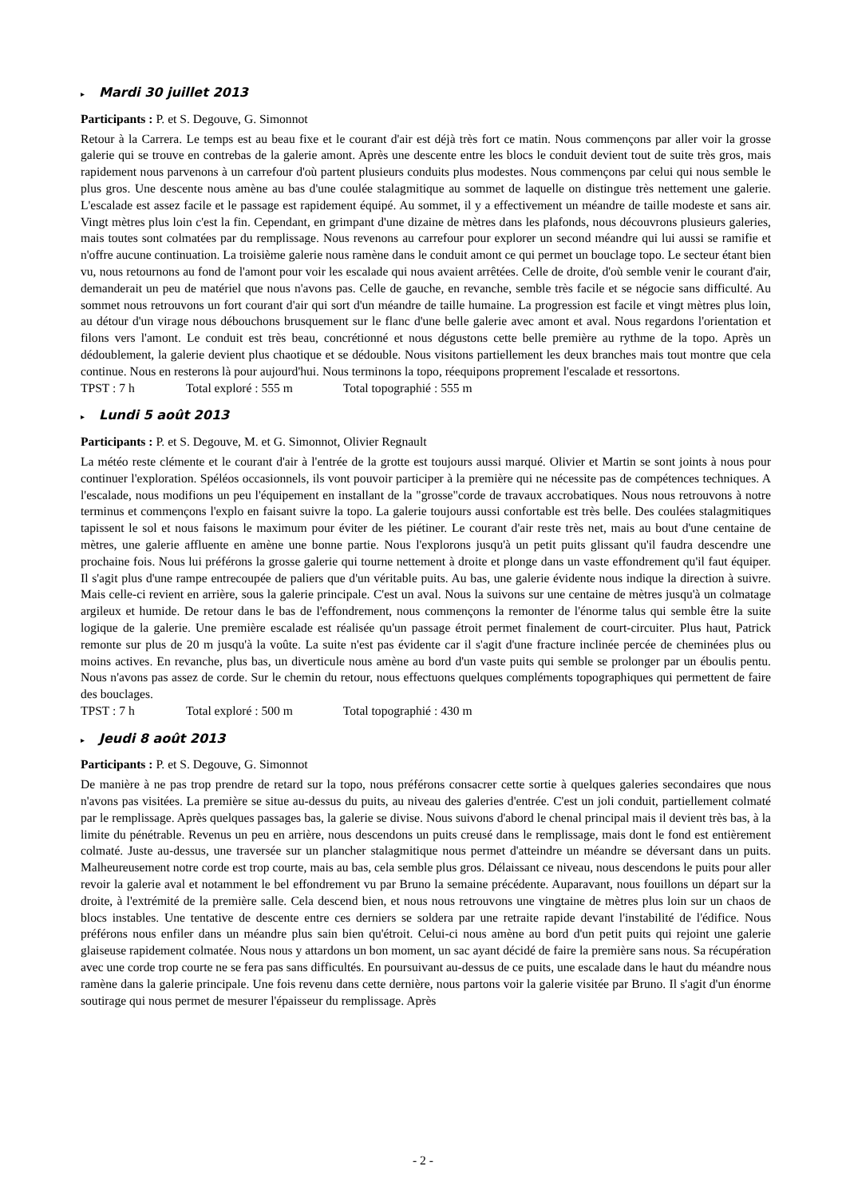▸ Mardi 30 juillet 2013
Participants : P. et S. Degouve, G. Simonnot
Retour à la Carrera. Le temps est au beau fixe et le courant d'air est déjà très fort ce matin. Nous commençons par aller voir la grosse galerie qui se trouve en contrebas de la galerie amont. Après une descente entre les blocs le conduit devient tout de suite très gros, mais rapidement nous parvenons à un carrefour d'où partent plusieurs conduits plus modestes. Nous commençons par celui qui nous semble le plus gros. Une descente nous amène au bas d'une coulée stalagmitique au sommet de laquelle on distingue très nettement une galerie. L'escalade est assez facile et le passage est rapidement équipé. Au sommet, il y a effectivement un méandre de taille modeste et sans air. Vingt mètres plus loin c'est la fin. Cependant, en grimpant d'une dizaine de mètres dans les plafonds, nous découvrons plusieurs galeries, mais toutes sont colmatées par du remplissage. Nous revenons au carrefour pour explorer un second méandre qui lui aussi se ramifie et n'offre aucune continuation. La troisième galerie nous ramène dans le conduit amont ce qui permet un bouclage topo. Le secteur étant bien vu, nous retournons au fond de l'amont pour voir les escalade qui nous avaient arrêtées. Celle de droite, d'où semble venir le courant d'air, demanderait un peu de matériel que nous n'avons pas. Celle de gauche, en revanche, semble très facile et se négocie sans difficulté. Au sommet nous retrouvons un fort courant d'air qui sort d'un méandre de taille humaine. La progression est facile et vingt mètres plus loin, au détour d'un virage nous débouchons brusquement sur le flanc d'une belle galerie avec amont et aval. Nous regardons l'orientation et filons vers l'amont. Le conduit est très beau, concrétionné et nous dégustons cette belle première au rythme de la topo. Après un dédoublement, la galerie devient plus chaotique et se dédouble. Nous visitons partiellement les deux branches mais tout montre que cela continue. Nous en resterons là pour aujourd'hui. Nous terminons la topo, réequipons proprement l'escalade et ressortons.
TPST : 7 h Total exploré : 555 m Total topographié : 555 m
▸ Lundi 5 août 2013
Participants : P. et S. Degouve, M. et G. Simonnot, Olivier Regnault
La météo reste clémente et le courant d'air à l'entrée de la grotte est toujours aussi marqué. Olivier et Martin se sont joints à nous pour continuer l'exploration. Spéléos occasionnels, ils vont pouvoir participer à la première qui ne nécessite pas de compétences techniques. A l'escalade, nous modifions un peu l'équipement en installant de la "grosse"corde de travaux accrobatiques. Nous nous retrouvons à notre terminus et commençons l'explo en faisant suivre la topo. La galerie toujours aussi confortable est très belle. Des coulées stalagmitiques tapissent le sol et nous faisons le maximum pour éviter de les piétiner. Le courant d'air reste très net, mais au bout d'une centaine de mètres, une galerie affluente en amène une bonne partie. Nous l'explorons jusqu'à un petit puits glissant qu'il faudra descendre une prochaine fois. Nous lui préférons la grosse galerie qui tourne nettement à droite et plonge dans un vaste effondrement qu'il faut équiper. Il s'agit plus d'une rampe entrecoupée de paliers que d'un véritable puits. Au bas, une galerie évidente nous indique la direction à suivre. Mais celle-ci revient en arrière, sous la galerie principale. C'est un aval. Nous la suivons sur une centaine de mètres jusqu'à un colmatage argileux et humide. De retour dans le bas de l'effondrement, nous commençons la remonter de l'énorme talus qui semble être la suite logique de la galerie. Une première escalade est réalisée qu'un passage étroit permet finalement de court-circuiter. Plus haut, Patrick remonte sur plus de 20 m jusqu'à la voûte. La suite n'est pas évidente car il s'agit d'une fracture inclinée percée de cheminées plus ou moins actives. En revanche, plus bas, un diverticule nous amène au bord d'un vaste puits qui semble se prolonger par un éboulis pentu. Nous n'avons pas assez de corde. Sur le chemin du retour, nous effectuons quelques compléments topographiques qui permettent de faire des bouclages.
TPST : 7 h Total exploré : 500 m Total topographié : 430 m
▸ Jeudi 8 août 2013
Participants : P. et S. Degouve, G. Simonnot
De manière à ne pas trop prendre de retard sur la topo, nous préférons consacrer cette sortie à quelques galeries secondaires que nous n'avons pas visitées. La première se situe au-dessus du puits, au niveau des galeries d'entrée. C'est un joli conduit, partiellement colmaté par le remplissage. Après quelques passages bas, la galerie se divise. Nous suivons d'abord le chenal principal mais il devient très bas, à la limite du pénétrable. Revenus un peu en arrière, nous descendons un puits creusé dans le remplissage, mais dont le fond est entièrement colmaté. Juste au-dessus, une traversée sur un plancher stalagmitique nous permet d'atteindre un méandre se déversant dans un puits. Malheureusement notre corde est trop courte, mais au bas, cela semble plus gros. Délaissant ce niveau, nous descendons le puits pour aller revoir la galerie aval et notamment le bel effondrement vu par Bruno la semaine précédente. Auparavant, nous fouillons un départ sur la droite, à l'extrémité de la première salle. Cela descend bien, et nous nous retrouvons une vingtaine de mètres plus loin sur un chaos de blocs instables. Une tentative de descente entre ces derniers se soldera par une retraite rapide devant l'instabilité de l'édifice. Nous préférons nous enfiler dans un méandre plus sain bien qu'étroit. Celui-ci nous amène au bord d'un petit puits qui rejoint une galerie glaiseuse rapidement colmatée. Nous nous y attardons un bon moment, un sac ayant décidé de faire la première sans nous. Sa récupération avec une corde trop courte ne se fera pas sans difficultés. En poursuivant au-dessus de ce puits, une escalade dans le haut du méandre nous ramène dans la galerie principale. Une fois revenu dans cette dernière, nous partons voir la galerie visitée par Bruno. Il s'agit d'un énorme soutirage qui nous permet de mesurer l'épaisseur du remplissage. Après
- 2 -